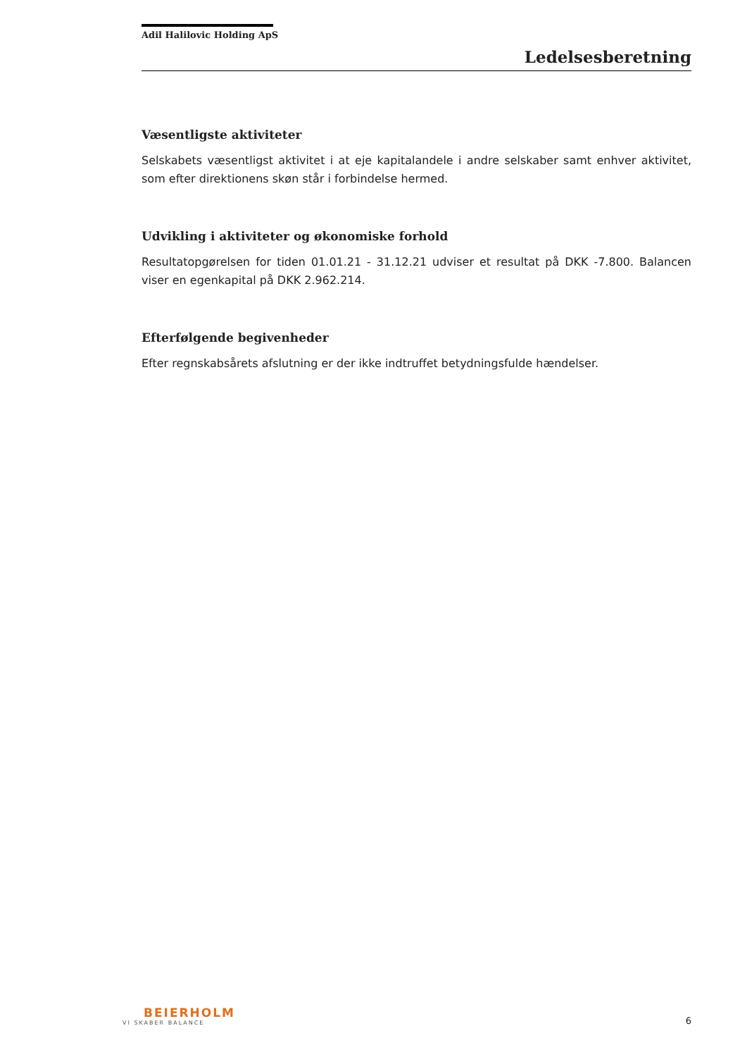Adil Halilovic Holding ApS
Ledelsesberetning
Væsentligste aktiviteter
Selskabets væsentligst aktivitet i at eje kapitalandele i andre selskaber samt enhver aktivitet, som efter direktionens skøn står i forbindelse hermed.
Udvikling i aktiviteter og økonomiske forhold
Resultatopgørelsen for tiden 01.01.21 - 31.12.21 udviser et resultat på DKK -7.800. Balancen viser en egenkapital på DKK 2.962.214.
Efterfølgende begivenheder
Efter regnskabsårets afslutning er der ikke indtruffet betydningsfulde hændelser.
BEIERHOLM
VI SKABER BALANCE
6